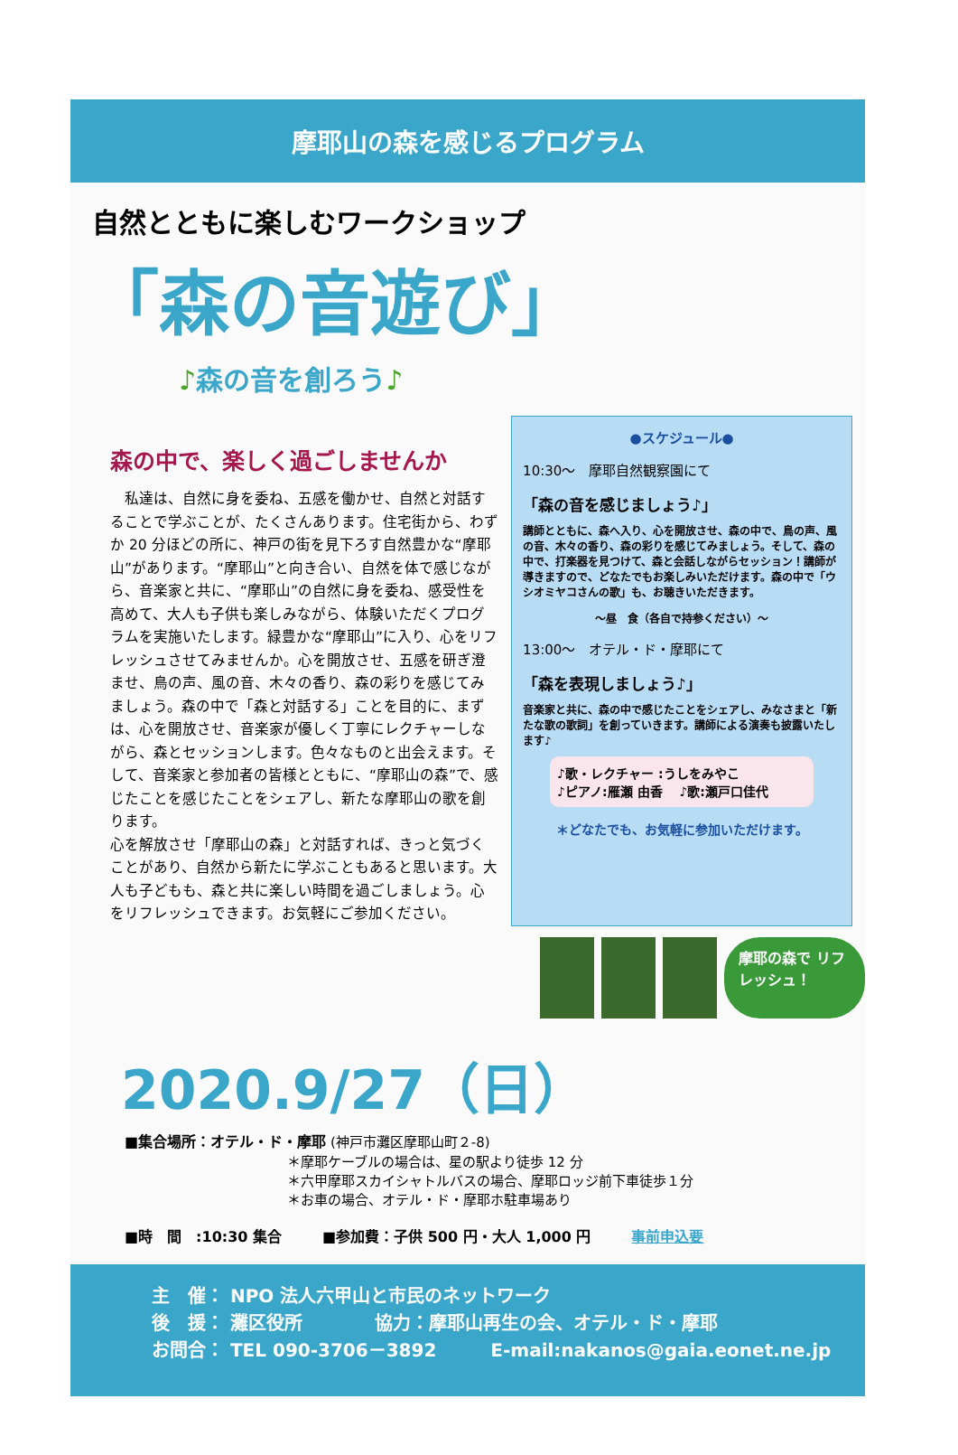摩耶山の森を感じるプログラム
自然とともに楽しむワークショップ
「森の音遊び」
♪森の音を創ろう♪
森の中で、楽しく過ごしませんか
　私達は、自然に身を委ね、五感を働かせ、自然と対話することで学ぶことが、たくさんあります。住宅街から、わずか 20 分ほどの所に、神戸の街を見下ろす自然豊かな“摩耶山”があります。“摩耶山”と向き合い、自然を体で感じながら、音楽家と共に、“摩耶山”の自然に身を委ね、感受性を高めて、大人も子供も楽しみながら、体験いただくプログラムを実施いたします。緑豊かな“摩耶山”に入り、心をリフレッシュさせてみませんか。心を開放させ、五感を研ぎ澄ませ、鳥の声、風の音、木々の香り、森の彩りを感じてみましょう。森の中で「森と対話する」ことを目的に、まずは、心を開放させ、音楽家が優しく丁寧にレクチャーしながら、森とセッションします。色々なものと出会えます。そして、音楽家と参加者の皆様とともに、“摩耶山の森”で、感じたことを感じたことをシェアし、新たな摩耶山の歌を創ります。
心を解放させ「摩耶山の森」と対話すれば、きっと気づくことがあり、自然から新たに学ぶこともあると思います。大人も子どもも、森と共に楽しい時間を過ごしましょう。心をリフレッシュできます。お気軽にご参加ください。
●スケジュール●
10:30～　摩耶自然観察園にて
「森の音を感じましょう♪」
講師とともに、森へ入り、心を開放させ、森の中で、鳥の声、風の音、木々の香り、森の彩りを感じてみましょう。そして、森の中で、打楽器を見つけて、森と会話しながらセッション！講師が導きますので、どなたでもお楽しみいただけます。森の中で「ウシオミヤコさんの歌」も、お聴きいただきます。
～昼　食（各自で持参ください）～
13:00～　オテル・ド・摩耶にて
「森を表現しましょう♪」
音楽家と共に、森の中で感じたことをシェアし、みなさまと「新たな歌の歌詞」を創っていきます。講師による演奏も披露いたします♪
♪歌・レクチャー :うしをみやこ
♪ピアノ:雁瀬 由香　 ♪歌:瀬戸口佳代
＊どなたでも、お気軽に参加いただけます。
摩耶の森で リフレッシュ！
2020.9/27（日）
■集合場所：オテル・ド・摩耶 (神戸市灘区摩耶山町２-8)
＊摩耶ケーブルの場合は、星の駅より徒歩 12 分
＊六甲摩耶スカイシャトルバスの場合、摩耶ロッジ前下車徒歩１分
＊お車の場合、オテル・ド・摩耶ホ駐車場あり
■時　間　:10:30 集合　　　■参加費：子供 500 円・大人 1,000 円　　　事前申込要
主　催： NPO 法人六甲山と市民のネットワーク
後　援： 灘区役所　　　　協力：摩耶山再生の会、オテル・ド・摩耶
お問合： TEL 090-3706－3892　　　E-mail:nakanos@gaia.eonet.ne.jp